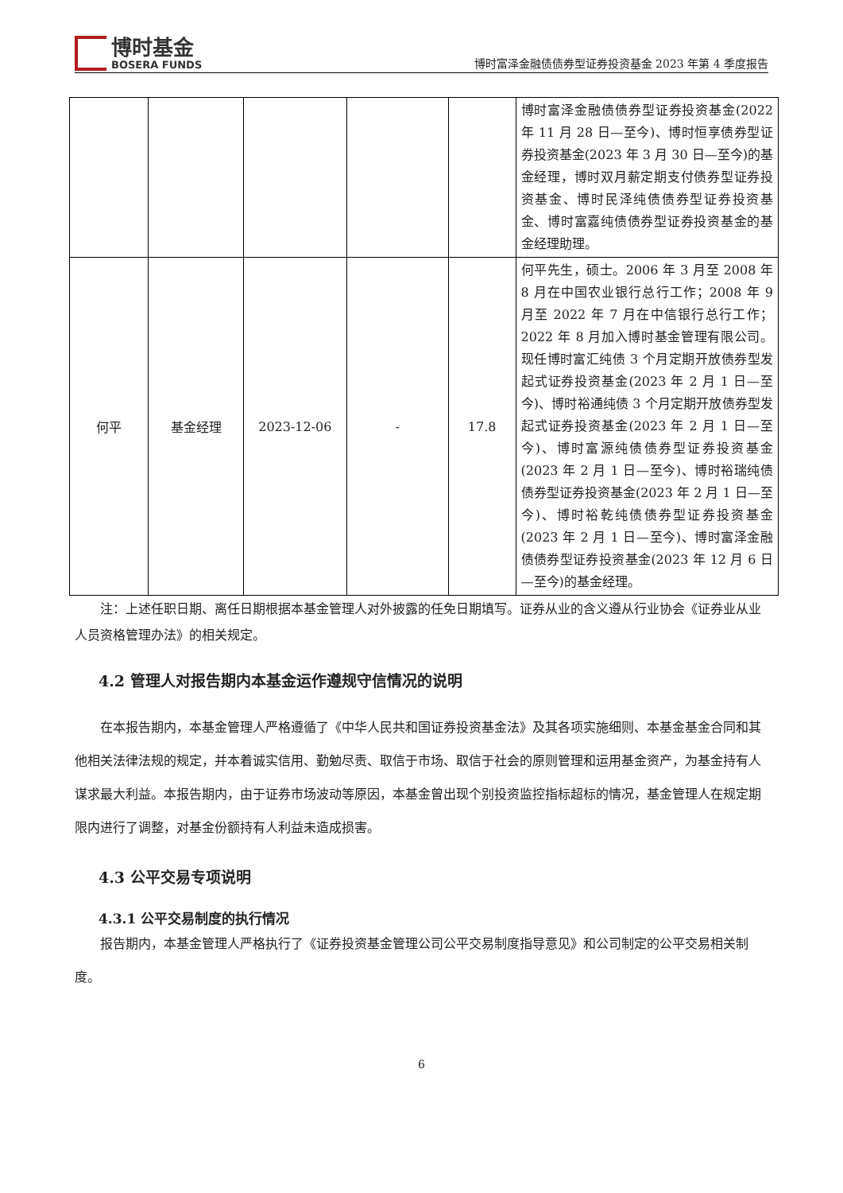博时基金
BOSERA FUNDS
博时富泽金融债债券型证券投资基金 2023 年第 4 季度报告
| | | | | | 博时富泽金融债债券型证券投资基金(2022 年 11 月 28 日—至今)、博时恒享债券型证券投资基金(2023 年 3 月 30 日—至今)的基金经理，博时双月薪定期支付债券型证券投资基金、博时民泽纯债债券型证券投资基金、博时富嘉纯债债券型证券投资基金的基金经理助理。 |
| 何平 | 基金经理 | 2023-12-06 | - | 17.8 | 何平先生，硕士。2006 年 3 月至 2008 年 8 月在中国农业银行总行工作；2008 年 9 月至 2022 年 7 月在中信银行总行工作；2022 年 8 月加入博时基金管理有限公司。现任博时富汇纯债 3 个月定期开放债券型发起式证券投资基金(2023 年 2 月 1 日—至今)、博时裕通纯债 3 个月定期开放债券型发起式证券投资基金(2023 年 2 月 1 日—至今)、博时富源纯债债券型证券投资基金(2023 年 2 月 1 日—至今)、博时裕瑞纯债债券型证券投资基金(2023 年 2 月 1 日—至今)、博时裕乾纯债债券型证券投资基金(2023 年 2 月 1 日—至今)、博时富泽金融债债券型证券投资基金(2023 年 12 月 6 日—至今)的基金经理。 |
注：上述任职日期、离任日期根据本基金管理人对外披露的任免日期填写。证券从业的含义遵从行业协会《证券业从业人员资格管理办法》的相关规定。
4.2 管理人对报告期内本基金运作遵规守信情况的说明
在本报告期内，本基金管理人严格遵循了《中华人民共和国证券投资基金法》及其各项实施细则、本基金基金合同和其他相关法律法规的规定，并本着诚实信用、勤勉尽责、取信于市场、取信于社会的原则管理和运用基金资产，为基金持有人谋求最大利益。本报告期内，由于证券市场波动等原因，本基金曾出现个别投资监控指标超标的情况，基金管理人在规定期限内进行了调整，对基金份额持有人利益未造成损害。
4.3 公平交易专项说明
4.3.1 公平交易制度的执行情况
报告期内，本基金管理人严格执行了《证券投资基金管理公司公平交易制度指导意见》和公司制定的公平交易相关制度。
6